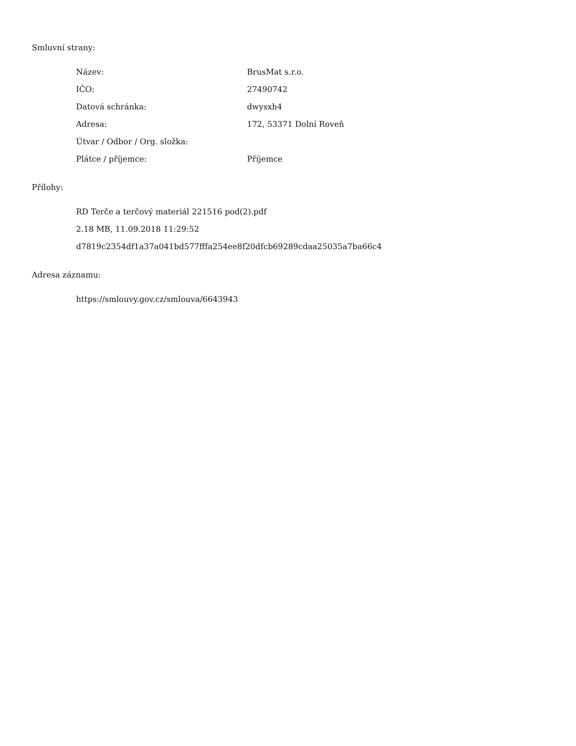Smluvní strany:
| Název: | BrusMat s.r.o. |
| IČO: | 27490742 |
| Datová schránka: | dwysxh4 |
| Adresa: | 172, 53371 Dolní Roveň |
| Útvar / Odbor / Org. složka: | |
| Plátce / příjemce: | Příjemce |
Přílohy:
RD Terče a terčový materiál 221516 pod(2).pdf
2.18 MB, 11.09.2018 11:29:52
d7819c2354df1a37a041bd577fffa254ee8f20dfcb69289cdaa25035a7ba66c4
Adresa záznamu:
https://smlouvy.gov.cz/smlouva/6643943